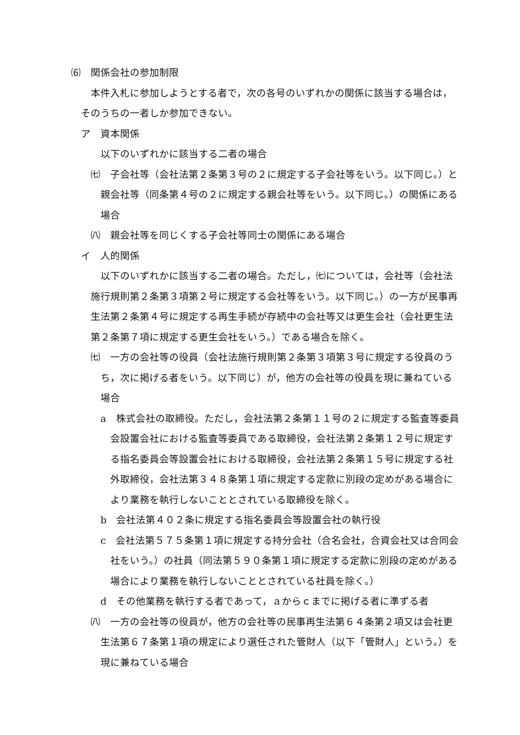⑹　関係会社の参加制限
本件入札に参加しようとする者で，次の各号のいずれかの関係に該当する場合は，
そのうちの一者しか参加できない。
ア　資本関係
以下のいずれかに該当する二者の場合
㈦　子会社等（会社法第２条第３号の２に規定する子会社等をいう。以下同じ。）と親会社等（同条第４号の２に規定する親会社等をいう。以下同じ。）の関係にある場合
㈧　親会社等を同じくする子会社等同士の関係にある場合
イ　人的関係
以下のいずれかに該当する二者の場合。ただし，㈦については，会社等（会社法施行規則第２条第３項第２号に規定する会社等をいう。以下同じ。）の一方が民事再生法第２条第４号に規定する再生手続が存続中の会社等又は更生会社（会社更生法第２条第７項に規定する更生会社をいう。）である場合を除く。
㈦　一方の会社等の役員（会社法施行規則第２条第３項第３号に規定する役員のうち，次に掲げる者をいう。以下同じ）が，他方の会社等の役員を現に兼ねている場合
a　株式会社の取締役。ただし，会社法第２条第１１号の２に規定する監査等委員会設置会社における監査等委員である取締役，会社法第２条第１２号に規定する指名委員会等設置会社における取締役，会社法第２条第１５号に規定する社外取締役，会社法第３４８条第１項に規定する定款に別段の定めがある場合により業務を執行しないこととされている取締役を除く。
b　会社法第４０２条に規定する指名委員会等設置会社の執行役
c　会社法第５７５条第１項に規定する持分会社（合名会社，合資会社又は合同会社をいう。）の社員（同法第５９０条第１項に規定する定款に別段の定めがある場合により業務を執行しないこととされている社員を除く。）
d　その他業務を執行する者であって，ａからｃまでに掲げる者に準ずる者
㈧　一方の会社等の役員が，他方の会社等の民事再生法第６４条第２項又は会社更生法第６７条第１項の規定により選任された管財人（以下「管財人」という。）を現に兼ねている場合